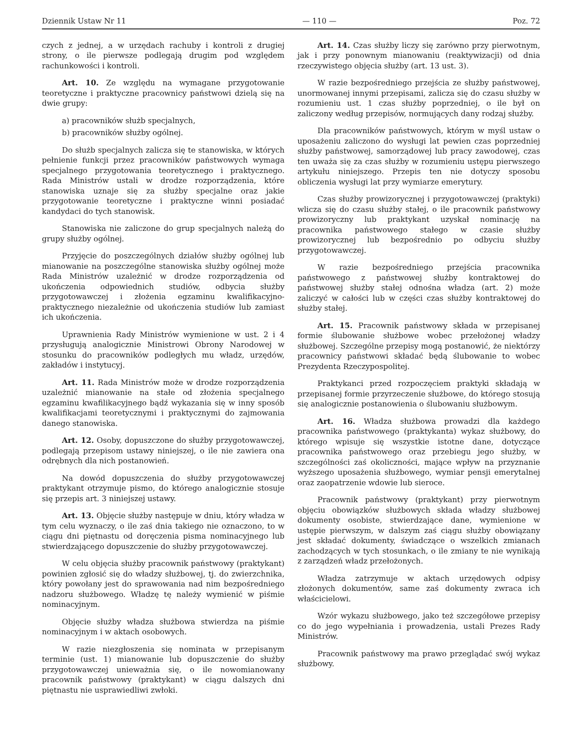Dziennik Ustaw Nr 11 — 110 — Poz. 72
czych z jednej, a w urzędach rachuby i kontroli z drugiej strony, o ile pierwsze podlegają drugim pod względem rachunkowości i kontroli.
Art. 10. Ze względu na wymagane przygotowanie teoretyczne i praktyczne pracownicy państwowi dzielą się na dwie grupy:
a) pracowników służb specjalnych,
b) pracowników służby ogólnej.
Do służb specjalnych zalicza się te stanowiska, w których pełnienie funkcji przez pracowników państwowych wymaga specjalnego przygotowania teoretycznego i praktycznego. Rada Ministrów ustali w drodze rozporządzenia, które stanowiska uznaje się za służby specjalne oraz jakie przygotowanie teoretyczne i praktyczne winni posiadać kandydaci do tych stanowisk.
Stanowiska nie zaliczone do grup specjalnych należą do grupy służby ogólnej.
Przyjęcie do poszczególnych działów służby ogólnej lub mianowanie na poszczególne stanowiska służby ogólnej może Rada Ministrów uzależnić w drodze rozporządzenia od ukończenia odpowiednich studiów, odbycia służby przygotowawczej i złożenia egzaminu kwalifikacyjno-praktycznego niezależnie od ukończenia studiów lub zamiast ich ukończenia.
Uprawnienia Rady Ministrów wymienione w ust. 2 i 4 przysługują analogicznie Ministrowi Obrony Narodowej w stosunku do pracowników podległych mu władz, urzędów, zakładów i instytucyj.
Art. 11. Rada Ministrów może w drodze rozporządzenia uzależnić mianowanie na stałe od złożenia specjalnego egzaminu kwafilikacyjnego bądź wykazania się w inny sposób kwalifikacjami teoretycznymi i praktycznymi do zajmowania danego stanowiska.
Art. 12. Osoby, dopuszczone do służby przygotowawczej, podlegają przepisom ustawy niniejszej, o ile nie zawiera ona odrębnych dla nich postanowień.
Na dowód dopuszczenia do służby przygotowawczej praktykant otrzymuje pismo, do którego analogicznie stosuje się przepis art. 3 niniejszej ustawy.
Art. 13. Objęcie służby następuje w dniu, który władza w tym celu wyznaczy, o ile zaś dnia takiego nie oznaczono, to w ciągu dni piętnastu od doręczenia pisma nominacyjnego lub stwierdzającego dopuszczenie do służby przygotowawczej.
W celu objęcia służby pracownik państwowy (praktykant) powinien zgłosić się do władzy służbowej, tj. do zwierzchnika, który powołany jest do sprawowania nad nim bezpośredniego nadzoru służbowego. Władzę tę należy wymienić w piśmie nominacyjnym.
Objęcie służby władza służbowa stwierdza na piśmie nominacyjnym i w aktach osobowych.
W razie niezgłoszenia się nominata w przepisanym terminie (ust. 1) mianowanie lub dopuszczenie do służby przygotowawczej unieważnia się, o ile nowomianowany pracownik państwowy (praktykant) w ciągu dalszych dni piętnastu nie usprawiedliwi zwłoki.
Art. 14. Czas służby liczy się zarówno przy pierwotnym, jak i przy ponownym mianowaniu (reaktywizacji) od dnia rzeczywistego objęcia służby (art. 13 ust. 3).
W razie bezpośredniego przejścia ze służby państwowej, unormowanej innymi przepisami, zalicza się do czasu służby w rozumieniu ust. 1 czas służby poprzedniej, o ile był on zaliczony według przepisów, normujących dany rodzaj służby.
Dla pracowników państwowych, którym w myśl ustaw o uposażeniu zaliczono do wysługi lat pewien czas poprzedniej służby państwowej, samorządowej lub pracy zawodowej, czas ten uważa się za czas służby w rozumieniu ustępu pierwszego artykułu niniejszego. Przepis ten nie dotyczy sposobu obliczenia wysługi lat przy wymiarze emerytury.
Czas służby prowizorycznej i przygotowawczej (praktyki) wlicza się do czasu służby stałej, o ile pracownik państwowy prowizoryczny lub praktykant uzyskał nominację na pracownika państwowego stałego w czasie służby prowizorycznej lub bezpośrednio po odbyciu służby przygotowawczej.
W razie bezpośredniego przejścia pracownika państwowego z państwowej służby kontraktowej do państwowej służby stałej odnośna władza (art. 2) może zaliczyć w całości lub w części czas służby kontraktowej do służby stałej.
Art. 15. Pracownik państwowy składa w przepisanej formie ślubowanie służbowe wobec przełożonej władzy służbowej. Szczególne przepisy mogą postanowić, że niektórzy pracownicy państwowi składać będą ślubowanie to wobec Prezydenta Rzeczypospolitej.
Praktykanci przed rozpoczęciem praktyki składają w przepisanej formie przyrzeczenie służbowe, do którego stosują się analogicznie postanowienia o ślubowaniu służbowym.
Art. 16. Władza służbowa prowadzi dla każdego pracownika państwowego (praktykanta) wykaz służbowy, do którego wpisuje się wszystkie istotne dane, dotyczące pracownika państwowego oraz przebiegu jego służby, w szczególności zaś okoliczności, mające wpływ na przyznanie wyższego uposażenia służbowego, wymiar pensji emerytalnej oraz zaopatrzenie wdowie lub sieroce.
Pracownik państwowy (praktykant) przy pierwotnym objęciu obowiązków służbowych składa władzy służbowej dokumenty osobiste, stwierdzające dane, wymienione w ustępie pierwszym, w dalszym zaś ciągu służby obowiązany jest składać dokumenty, świadczące o wszelkich zmianach zachodzących w tych stosunkach, o ile zmiany te nie wynikają z zarządzeń władz przełożonych.
Władza zatrzymuje w aktach urzędowych odpisy złożonych dokumentów, same zaś dokumenty zwraca ich właścicielowi.
Wzór wykazu służbowego, jako też szczegółowe przepisy co do jego wypełniania i prowadzenia, ustali Prezes Rady Ministrów.
Pracownik państwowy ma prawo przeglądać swój wykaz służbowy.